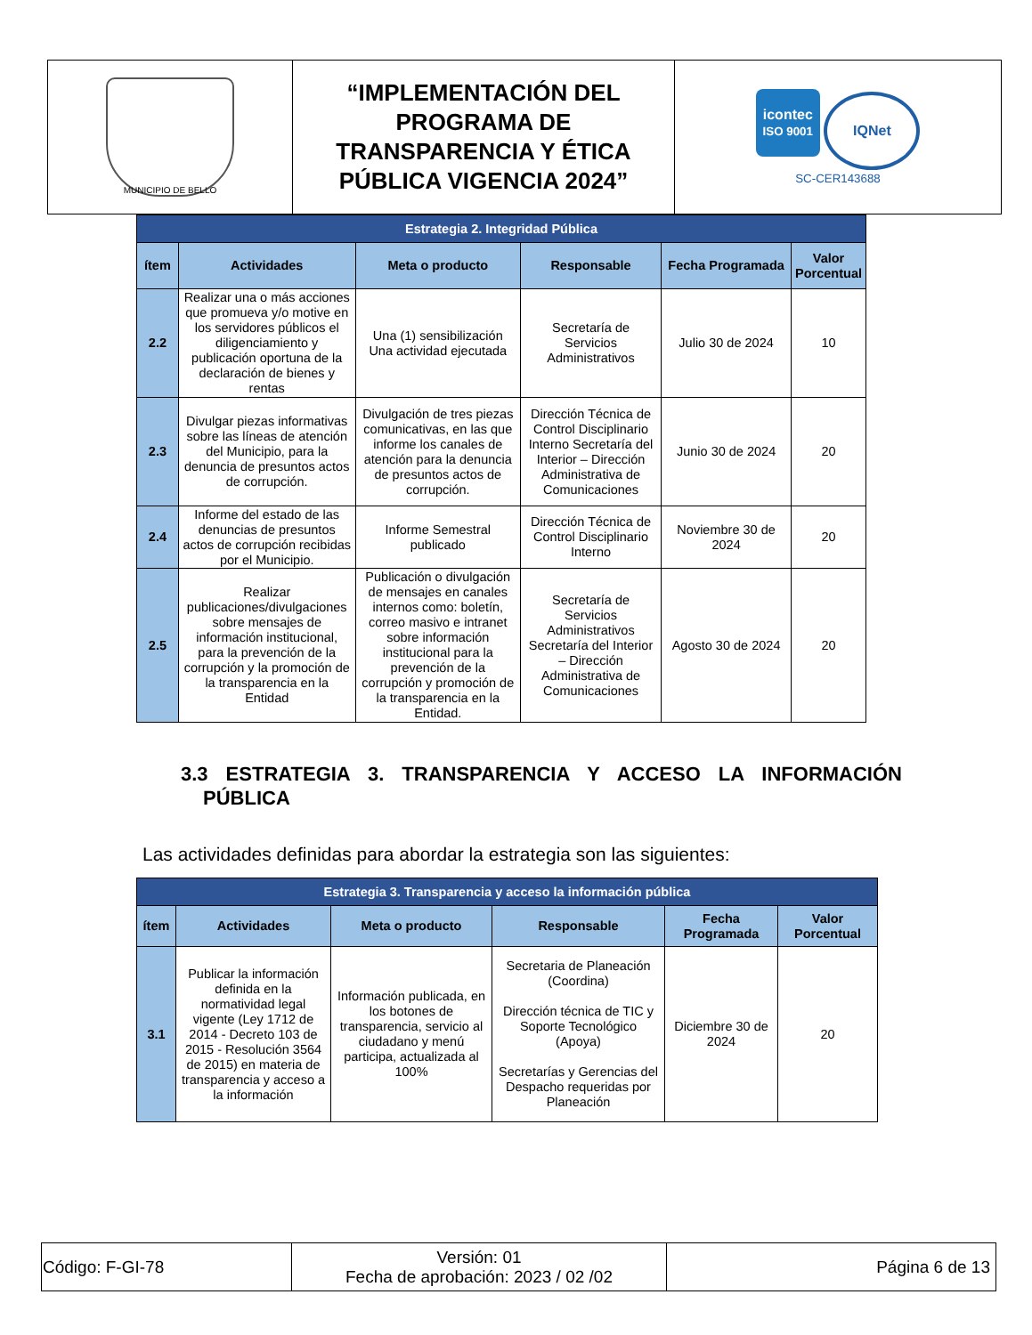| MUNICIPIO DE BELLO | “IMPLEMENTACIÓN DEL PROGRAMA DE TRANSPARENCIA Y ÉTICA PÚBLICA VIGENCIA 2024” | icontec ISO 9001 IQNet SC-CER143688 |
| Estrategia 2. Integridad Pública | | | | | |
| --- | --- | --- | --- | --- | --- |
| ítem | Actividades | Meta o producto | Responsable | Fecha Programada | Valor Porcentual |
| 2.2 | Realizar una o más acciones que promueva y/o motive en los servidores públicos el diligenciamiento y publicación oportuna de la declaración de bienes y rentas | Una (1) sensibilización Una actividad ejecutada | Secretaría de Servicios Administrativos | Julio 30 de 2024 | 10 |
| 2.3 | Divulgar piezas informativas sobre las líneas de atención del Municipio, para la denuncia de presuntos actos de corrupción. | Divulgación de tres piezas comunicativas, en las que informe los canales de atención para la denuncia de presuntos actos de corrupción. | Dirección Técnica de Control Disciplinario Interno Secretaría del Interior – Dirección Administrativa de Comunicaciones | Junio 30 de 2024 | 20 |
| 2.4 | Informe del estado de las denuncias de presuntos actos de corrupción recibidas por el Municipio. | Informe Semestral publicado | Dirección Técnica de Control Disciplinario Interno | Noviembre 30 de 2024 | 20 |
| 2.5 | Realizar publicaciones/divulgaciones sobre mensajes de información institucional, para la prevención de la corrupción y la promoción de la transparencia en la Entidad | Publicación o divulgación de mensajes en canales internos como: boletín, correo masivo e intranet sobre información institucional para la prevención de la corrupción y promoción de la transparencia en la Entidad. | Secretaría de Servicios Administrativos Secretaría del Interior – Dirección Administrativa de Comunicaciones | Agosto 30 de 2024 | 20 |
3.3 ESTRATEGIA 3. TRANSPARENCIA Y ACCESO LA INFORMACIÓN
PÚBLICA
Las actividades definidas para abordar la estrategia son las siguientes:
| Estrategia 3. Transparencia y acceso la información pública | | | | | |
| --- | --- | --- | --- | --- | --- |
| ítem | Actividades | Meta o producto | Responsable | Fecha Programada | Valor Porcentual |
| 3.1 | Publicar la información definida en la normatividad legal vigente (Ley 1712 de 2014 - Decreto 103 de 2015 - Resolución 3564 de 2015) en materia de transparencia y acceso a la información | Información publicada, en los botones de transparencia, servicio al ciudadano y menú participa, actualizada al 100% | Secretaria de Planeación (Coordina) Dirección técnica de TIC y Soporte Tecnológico (Apoya) Secretarías y Gerencias del Despacho requeridas por Planeación | Diciembre 30 de 2024 | 20 |
| Código: F-GI-78 | Versión: 01 Fecha de aprobación: 2023 / 02 /02 | Página 6 de 13 |